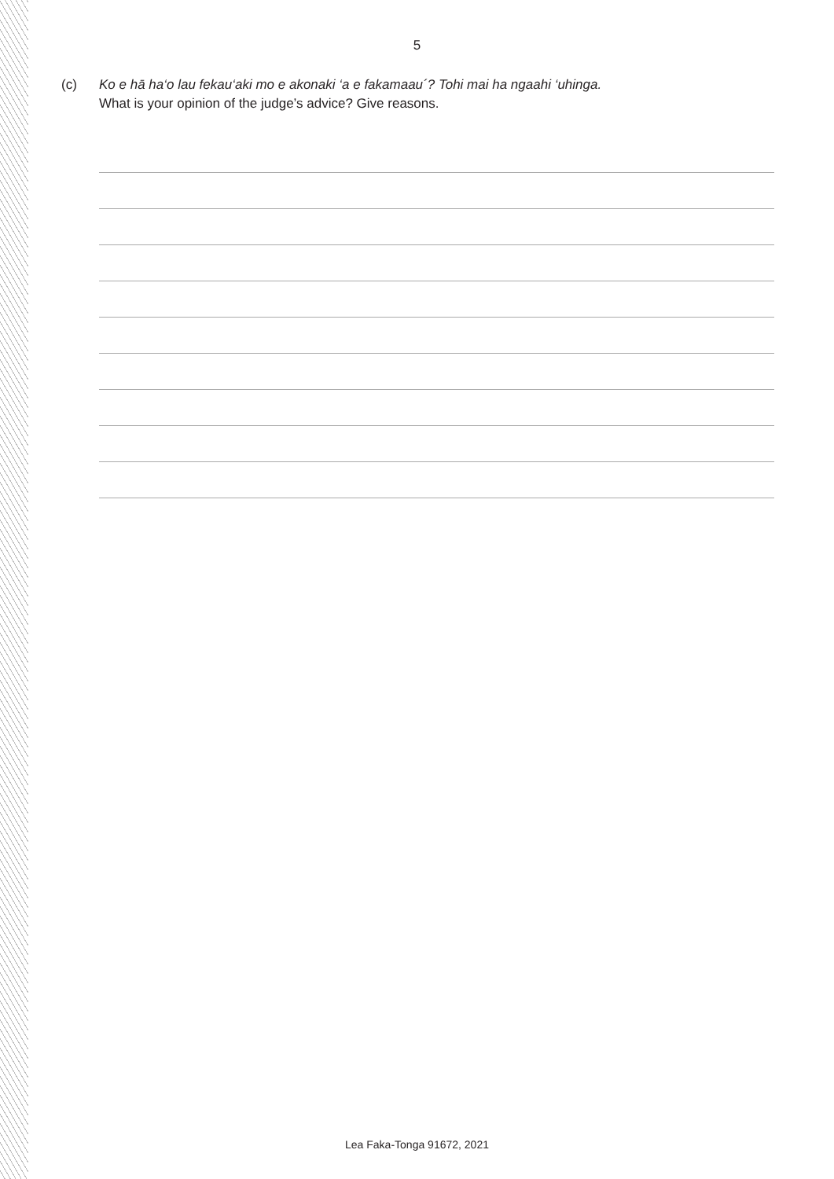5
(c) Ko e hā ha‘o lau fekau‘aki mo e akonaki ‘a e fakamaau´? Tohi mai ha ngaahi ‘uhinga.
What is your opinion of the judge’s advice? Give reasons.
Lea Faka-Tonga 91672, 2021